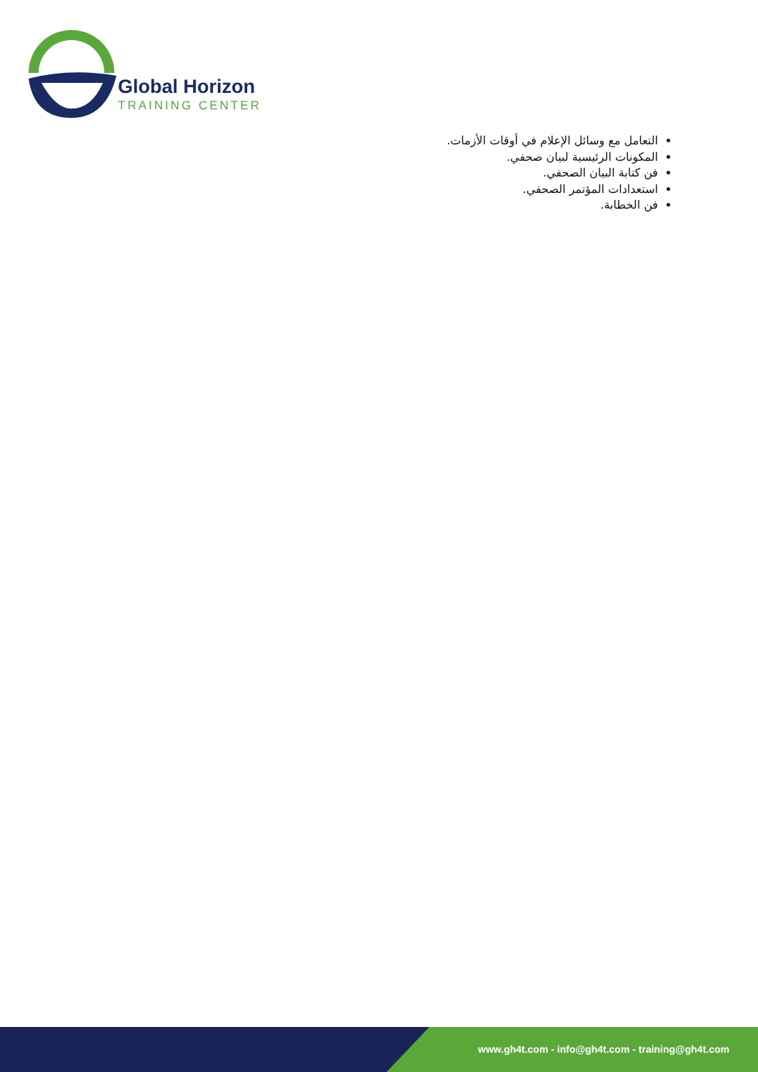Global Horizon
TRAINING CENTER
التعامل مع وسائل الإعلام في أوقات الأزمات.
المكونات الرئيسية لبيان صحفي.
فن كتابة البيان الصحفي.
استعدادات المؤتمر الصحفي.
فن الخطابة.
www.gh4t.com - info@gh4t.com - training@gh4t.com